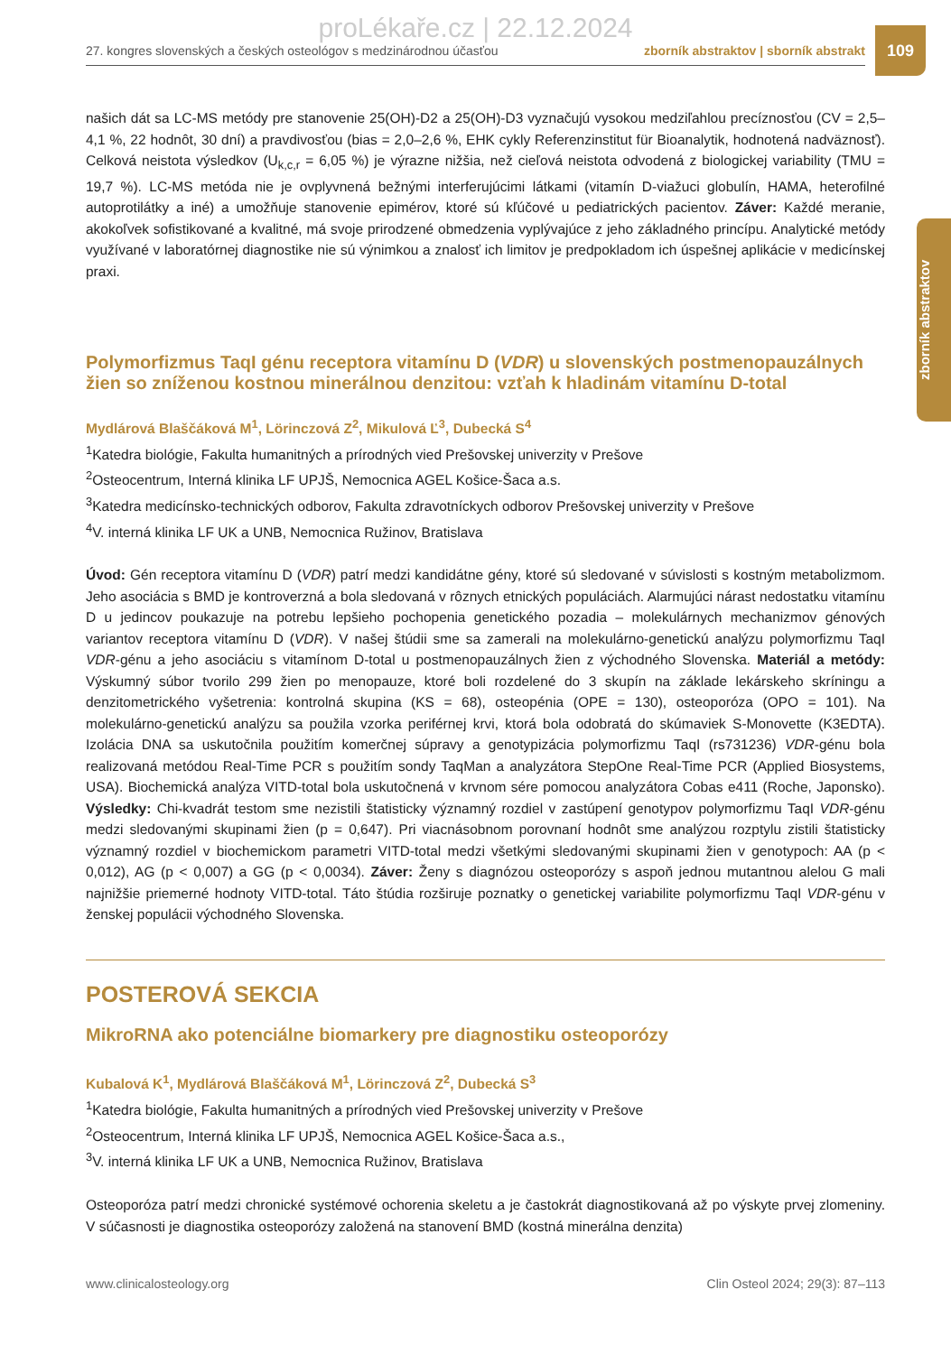proLékaře.cz | 22.12.2024
27. kongres slovenských a českých osteológov s medzinárodnou účasťou zborník abstraktov | sborník abstrakt
109
zborník abstraktov
našich dát sa LC-MS metódy pre stanovenie 25(OH)-D2 a 25(OH)-D3 vyznačujú vysokou medziľahlou precíznosťou (CV = 2,5–4,1 %, 22 hodnôt, 30 dní) a pravdivosťou (bias = 2,0–2,6 %, EHK cykly Referenzinstitut für Bioanalytik, hodnotená nadväznosť). Celková neistota výsledkov (U<sub>k,c,r</sub> = 6,05 %) je výrazne nižšia, než cieľová neistota odvodená z biologickej variability (TMU = 19,7 %). LC-MS metóda nie je ovplyvnená bežnými interferujúcimi látkami (vitamín D-viažuci globulín, HAMA, heterofilné autoprotilátky a iné) a umožňuje stanovenie epimérov, ktoré sú kľúčové u pediatrických pacientov. Záver: Každé meranie, akokoľvek sofistikované a kvalitné, má svoje prirodzené obmedzenia vyplývajúce z jeho základného princípu. Analytické metódy využívané v laboratórnej diagnostike nie sú výnimkou a znalosť ich limitov je predpokladom ich úspešnej aplikácie v medicínskej praxi.
Polymorfizmus TaqI génu receptora vitamínu D (VDR) u slovenských postmenopauzálnych žien so zníženou kostnou minerálnou denzitou: vzťah k hladinám vitamínu D-total
Mydlárová Blaščáková M<sup>1</sup>, Lörinczová Z<sup>2</sup>, Mikulová Ľ<sup>3</sup>, Dubecká S<sup>4</sup>
<sup>1</sup> Katedra biológie, Fakulta humanitných a prírodných vied Prešovskej univerzity v Prešove
<sup>2</sup> Osteocentrum, Interná klinika LF UPJŠ, Nemocnica AGEL Košice-Šaca a.s.
<sup>3</sup> Katedra medicínsko-technických odborov, Fakulta zdravotníckych odborov Prešovskej univerzity v Prešove
<sup>4</sup> V. interná klinika LF UK a UNB, Nemocnica Ružinov, Bratislava
Úvod: Gén receptora vitamínu D (VDR) patrí medzi kandidátne gény, ktoré sú sledované v súvislosti s kostným metabolizmom. Jeho asociácia s BMD je kontroverzná a bola sledovaná v rôznych etnických populáciách. Alarmujúci nárast nedostatku vitamínu D u jedincov poukazuje na potrebu lepšieho pochopenia genetického pozadia – molekulárnych mechanizmov génových variantov receptora vitamínu D (VDR). V našej štúdii sme sa zamerali na molekulárno-genetickú analýzu polymorfizmu TaqI VDR-génu a jeho asociáciu s vitamínom D-total u postmenopauzálnych žien z východného Slovenska. Materiál a metódy: Výskumný súbor tvorilo 299 žien po menopauze, ktoré boli rozdelené do 3 skupín na základe lekárskeho skríningu a denzitometrického vyšetrenia: kontrolná skupina (KS = 68), osteopénia (OPE = 130), osteoporóza (OPO = 101). Na molekulárno-genetickú analýzu sa použila vzorka periférnej krvi, ktorá bola odobratá do skúmaviek S-Monovette (K3EDTA). Izolácia DNA sa uskutočnila použitím komerčnej súpravy a genotypizácia polymorfizmu TaqI (rs731236) VDR-génu bola realizovaná metódou Real-Time PCR s použitím sondy TaqMan a analyzátora StepOne Real-Time PCR (Applied Biosystems, USA). Biochemická analýza VITD-total bola uskutočnená v krvnom sére pomocou analyzátora Cobas e411 (Roche, Japonsko). Výsledky: Chi-kvadrát testom sme nezistili štatisticky významný rozdiel v zastúpení genotypov polymorfizmu TaqI VDR-génu medzi sledovanými skupinami žien (p = 0,647). Pri viacnásobnom porovnaní hodnôt sme analýzou rozptylu zistili štatisticky významný rozdiel v biochemickom parametri VITD-total medzi všetkými sledovanými skupinami žien v genotypoch: AA (p < 0,012), AG (p < 0,007) a GG (p < 0,0034). Záver: Ženy s diagnózou osteoporózy s aspoň jednou mutantnou alelou G mali najnižšie priemerné hodnoty VITD-total. Táto štúdia rozširuje poznatky o genetickej variabilite polymorfizmu TaqI VDR-génu v ženskej populácii východného Slovenska.
POSTEROVÁ SEKCIA
MikroRNA ako potenciálne biomarkery pre diagnostiku osteoporózy
Kubalová K<sup>1</sup>, Mydlárová Blaščáková M<sup>1</sup>, Lörinczová Z<sup>2</sup>, Dubecká S<sup>3</sup>
<sup>1</sup> Katedra biológie, Fakulta humanitných a prírodných vied Prešovskej univerzity v Prešove
<sup>2</sup> Osteocentrum, Interná klinika LF UPJŠ, Nemocnica AGEL Košice-Šaca a.s.,
<sup>3</sup> V. interná klinika LF UK a UNB, Nemocnica Ružinov, Bratislava
Osteoporóza patrí medzi chronické systémové ochorenia skeletu a je častokrát diagnostikovaná až po výskyte prvej zlomeniny. V súčasnosti je diagnostika osteoporózy založená na stanovení BMD (kostná minerálna denzita)
www.clinicalosteology.org Clin Osteol 2024; 29(3): 87–113